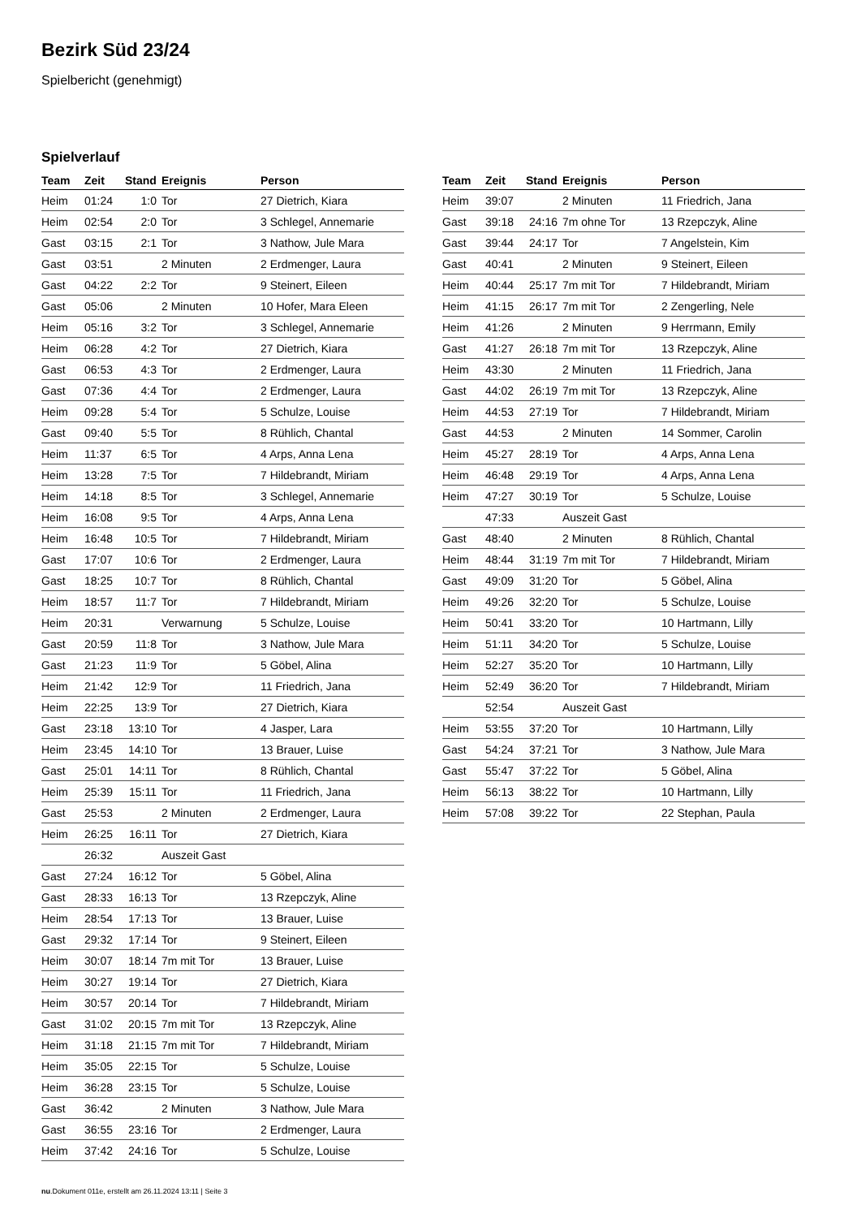Bezirk Süd 23/24
Spielbericht (genehmigt)
Spielverlauf
| Team | Zeit | Stand | Ereignis | Person |
| --- | --- | --- | --- | --- |
| Heim | 01:24 | 1:0 | Tor | 27 Dietrich, Kiara |
| Heim | 02:54 | 2:0 | Tor | 3 Schlegel, Annemarie |
| Gast | 03:15 | 2:1 | Tor | 3 Nathow, Jule Mara |
| Gast | 03:51 | | 2 Minuten | 2 Erdmenger, Laura |
| Gast | 04:22 | 2:2 | Tor | 9 Steinert, Eileen |
| Gast | 05:06 | | 2 Minuten | 10 Hofer, Mara Eleen |
| Heim | 05:16 | 3:2 | Tor | 3 Schlegel, Annemarie |
| Heim | 06:28 | 4:2 | Tor | 27 Dietrich, Kiara |
| Gast | 06:53 | 4:3 | Tor | 2 Erdmenger, Laura |
| Gast | 07:36 | 4:4 | Tor | 2 Erdmenger, Laura |
| Heim | 09:28 | 5:4 | Tor | 5 Schulze, Louise |
| Gast | 09:40 | 5:5 | Tor | 8 Rühlich, Chantal |
| Heim | 11:37 | 6:5 | Tor | 4 Arps, Anna Lena |
| Heim | 13:28 | 7:5 | Tor | 7 Hildebrandt, Miriam |
| Heim | 14:18 | 8:5 | Tor | 3 Schlegel, Annemarie |
| Heim | 16:08 | 9:5 | Tor | 4 Arps, Anna Lena |
| Heim | 16:48 | 10:5 | Tor | 7 Hildebrandt, Miriam |
| Gast | 17:07 | 10:6 | Tor | 2 Erdmenger, Laura |
| Gast | 18:25 | 10:7 | Tor | 8 Rühlich, Chantal |
| Heim | 18:57 | 11:7 | Tor | 7 Hildebrandt, Miriam |
| Heim | 20:31 | | Verwarnung | 5 Schulze, Louise |
| Gast | 20:59 | 11:8 | Tor | 3 Nathow, Jule Mara |
| Gast | 21:23 | 11:9 | Tor | 5 Göbel, Alina |
| Heim | 21:42 | 12:9 | Tor | 11 Friedrich, Jana |
| Heim | 22:25 | 13:9 | Tor | 27 Dietrich, Kiara |
| Gast | 23:18 | 13:10 | Tor | 4 Jasper, Lara |
| Heim | 23:45 | 14:10 | Tor | 13 Brauer, Luise |
| Gast | 25:01 | 14:11 | Tor | 8 Rühlich, Chantal |
| Heim | 25:39 | 15:11 | Tor | 11 Friedrich, Jana |
| Gast | 25:53 | | 2 Minuten | 2 Erdmenger, Laura |
| Heim | 26:25 | 16:11 | Tor | 27 Dietrich, Kiara |
| | 26:32 | | Auszeit Gast | |
| Gast | 27:24 | 16:12 | Tor | 5 Göbel, Alina |
| Gast | 28:33 | 16:13 | Tor | 13 Rzepczyk, Aline |
| Heim | 28:54 | 17:13 | Tor | 13 Brauer, Luise |
| Gast | 29:32 | 17:14 | Tor | 9 Steinert, Eileen |
| Heim | 30:07 | 18:14 | 7m mit Tor | 13 Brauer, Luise |
| Heim | 30:27 | 19:14 | Tor | 27 Dietrich, Kiara |
| Heim | 30:57 | 20:14 | Tor | 7 Hildebrandt, Miriam |
| Gast | 31:02 | 20:15 | 7m mit Tor | 13 Rzepczyk, Aline |
| Heim | 31:18 | 21:15 | 7m mit Tor | 7 Hildebrandt, Miriam |
| Heim | 35:05 | 22:15 | Tor | 5 Schulze, Louise |
| Heim | 36:28 | 23:15 | Tor | 5 Schulze, Louise |
| Gast | 36:42 | | 2 Minuten | 3 Nathow, Jule Mara |
| Gast | 36:55 | 23:16 | Tor | 2 Erdmenger, Laura |
| Heim | 37:42 | 24:16 | Tor | 5 Schulze, Louise |
| Team | Zeit | Stand | Ereignis | Person |
| --- | --- | --- | --- | --- |
| Heim | 39:07 | | 2 Minuten | 11 Friedrich, Jana |
| Gast | 39:18 | 24:16 | 7m ohne Tor | 13 Rzepczyk, Aline |
| Gast | 39:44 | 24:17 | Tor | 7 Angelstein, Kim |
| Gast | 40:41 | | 2 Minuten | 9 Steinert, Eileen |
| Heim | 40:44 | 25:17 | 7m mit Tor | 7 Hildebrandt, Miriam |
| Heim | 41:15 | 26:17 | 7m mit Tor | 2 Zengerling, Nele |
| Heim | 41:26 | | 2 Minuten | 9 Herrmann, Emily |
| Gast | 41:27 | 26:18 | 7m mit Tor | 13 Rzepczyk, Aline |
| Heim | 43:30 | | 2 Minuten | 11 Friedrich, Jana |
| Gast | 44:02 | 26:19 | 7m mit Tor | 13 Rzepczyk, Aline |
| Heim | 44:53 | 27:19 | Tor | 7 Hildebrandt, Miriam |
| Gast | 44:53 | | 2 Minuten | 14 Sommer, Carolin |
| Heim | 45:27 | 28:19 | Tor | 4 Arps, Anna Lena |
| Heim | 46:48 | 29:19 | Tor | 4 Arps, Anna Lena |
| Heim | 47:27 | 30:19 | Tor | 5 Schulze, Louise |
| | 47:33 | | Auszeit Gast | |
| Gast | 48:40 | | 2 Minuten | 8 Rühlich, Chantal |
| Heim | 48:44 | 31:19 | 7m mit Tor | 7 Hildebrandt, Miriam |
| Gast | 49:09 | 31:20 | Tor | 5 Göbel, Alina |
| Heim | 49:26 | 32:20 | Tor | 5 Schulze, Louise |
| Heim | 50:41 | 33:20 | Tor | 10 Hartmann, Lilly |
| Heim | 51:11 | 34:20 | Tor | 5 Schulze, Louise |
| Heim | 52:27 | 35:20 | Tor | 10 Hartmann, Lilly |
| Heim | 52:49 | 36:20 | Tor | 7 Hildebrandt, Miriam |
| | 52:54 | | Auszeit Gast | |
| Heim | 53:55 | 37:20 | Tor | 10 Hartmann, Lilly |
| Gast | 54:24 | 37:21 | Tor | 3 Nathow, Jule Mara |
| Gast | 55:47 | 37:22 | Tor | 5 Göbel, Alina |
| Heim | 56:13 | 38:22 | Tor | 10 Hartmann, Lilly |
| Heim | 57:08 | 39:22 | Tor | 22 Stephan, Paula |
nu.Dokument 011e, erstellt am 26.11.2024 13:11 | Seite 3